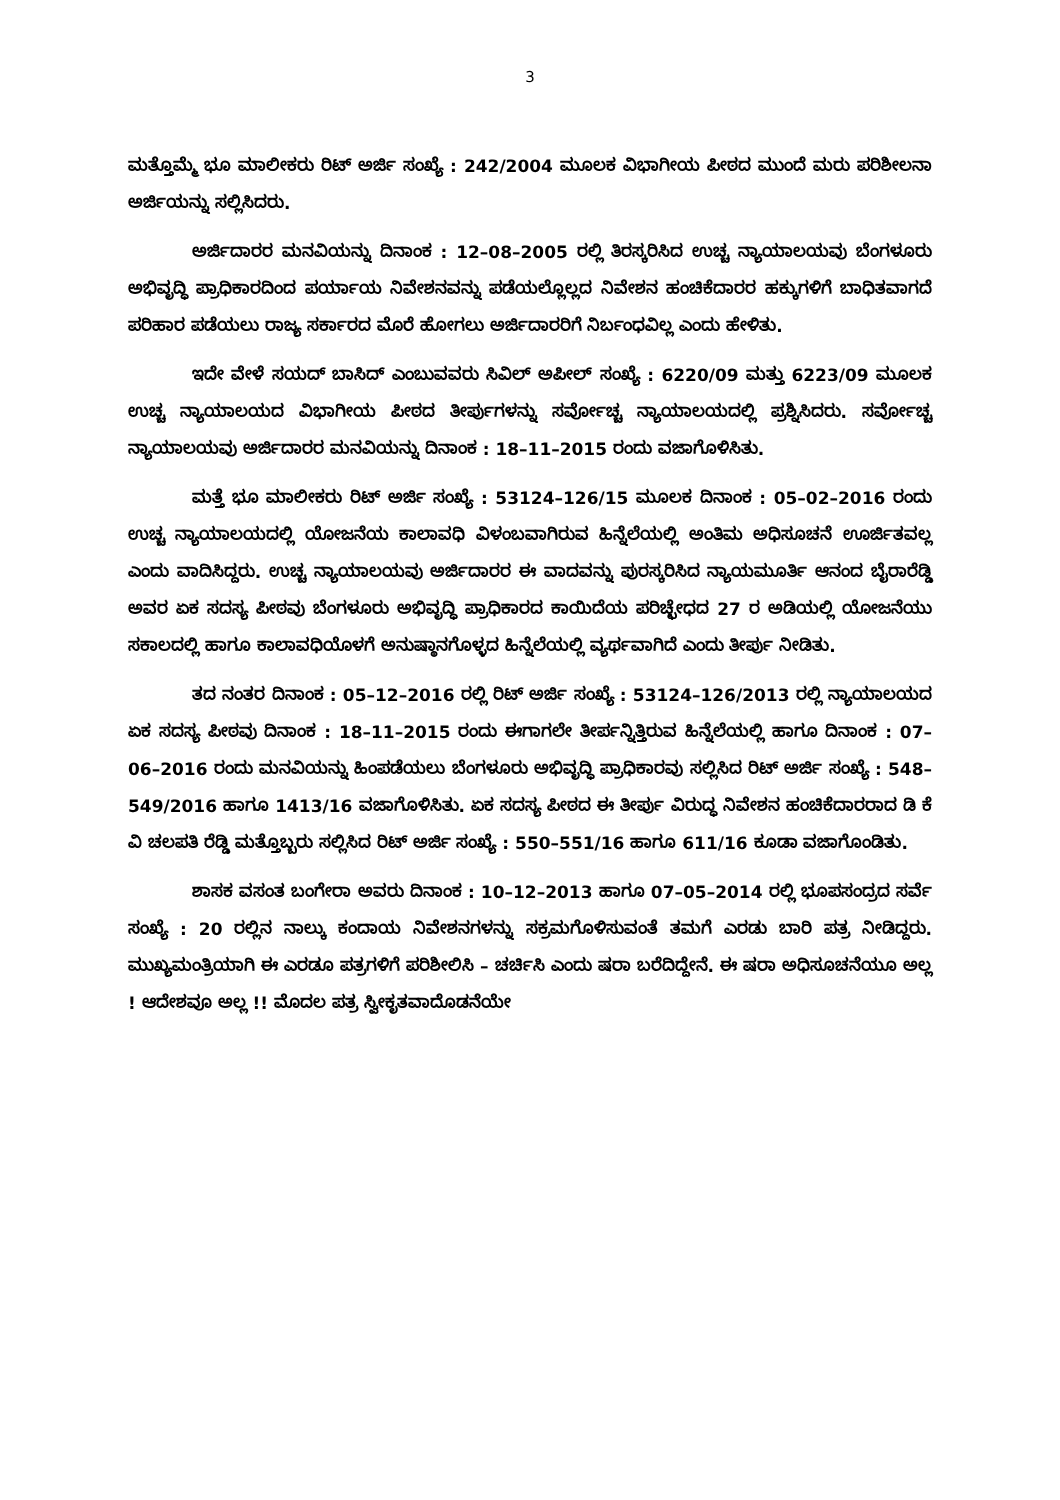3
ಮತ್ತೊಮ್ಮೆ ಭೂ ಮಾಲೀಕರು ರಿಟ್ ಅರ್ಜಿ ಸಂಖ್ಯೆ : 242/2004 ಮೂಲಕ ವಿಭಾಗೀಯ ಪೀಠದ ಮುಂದೆ ಮರು ಪರಿಶೀಲನಾ ಅರ್ಜಿಯನ್ನು ಸಲ್ಲಿಸಿದರು.
ಅರ್ಜಿದಾರರ ಮನವಿಯನ್ನು ದಿನಾಂಕ : 12–08–2005 ರಲ್ಲಿ ತಿರಸ್ಕರಿಸಿದ ಉಚ್ಚ ನ್ಯಾಯಾಲಯವು ಬೆಂಗಳೂರು ಅಭಿವೃದ್ಧಿ ಪ್ರಾಧಿಕಾರದಿಂದ ಪರ್ಯಾಯ ನಿವೇಶನವನ್ನು ಪಡೆಯಲ್ಲೊಲ್ಲದ ನಿವೇಶನ ಹಂಚಿಕೆದಾರರ ಹಕ್ಕುಗಳಿಗೆ ಬಾಧಿತವಾಗದೆ ಪರಿಹಾರ ಪಡೆಯಲು ರಾಜ್ಯ ಸರ್ಕಾರದ ಮೊರೆ ಹೋಗಲು ಅರ್ಜಿದಾರರಿಗೆ ನಿರ್ಬಂಧವಿಲ್ಲ ಎಂದು ಹೇಳಿತು.
ಇದೇ ವೇಳೆ ಸಯದ್ ಬಾಸಿದ್ ಎಂಬುವವರು ಸಿವಿಲ್ ಅಪೀಲ್ ಸಂಖ್ಯೆ : 6220/09 ಮತ್ತು 6223/09 ಮೂಲಕ ಉಚ್ಚ ನ್ಯಾಯಾಲಯದ ವಿಭಾಗೀಯ ಪೀಠದ ತೀರ್ಪುಗಳನ್ನು ಸರ್ವೋಚ್ಚ ನ್ಯಾಯಾಲಯದಲ್ಲಿ ಪ್ರಶ್ನಿಸಿದರು. ಸರ್ವೋಚ್ಚ ನ್ಯಾಯಾಲಯವು ಅರ್ಜಿದಾರರ ಮನವಿಯನ್ನು ದಿನಾಂಕ : 18–11–2015 ರಂದು ವಜಾಗೊಳಿಸಿತು.
ಮತ್ತೆ ಭೂ ಮಾಲೀಕರು ರಿಟ್ ಅರ್ಜಿ ಸಂಖ್ಯೆ : 53124–126/15 ಮೂಲಕ ದಿನಾಂಕ : 05–02–2016 ರಂದು ಉಚ್ಚ ನ್ಯಾಯಾಲಯದಲ್ಲಿ ಯೋಜನೆಯ ಕಾಲಾವಧಿ ವಿಳಂಬವಾಗಿರುವ ಹಿನ್ನೆಲೆಯಲ್ಲಿ ಅಂತಿಮ ಅಧಿಸೂಚನೆ ಊರ್ಜಿತವಲ್ಲ ಎಂದು ವಾದಿಸಿದ್ದರು. ಉಚ್ಚ ನ್ಯಾಯಾಲಯವು ಅರ್ಜಿದಾರರ ಈ ವಾದವನ್ನು ಪುರಸ್ಕರಿಸಿದ ನ್ಯಾಯಮೂರ್ತಿ ಆನಂದ ಬೈರಾರೆಡ್ಡಿ ಅವರ ಏಕ ಸದಸ್ಯ ಪೀಠವು ಬೆಂಗಳೂರು ಅಭಿವೃದ್ಧಿ ಪ್ರಾಧಿಕಾರದ ಕಾಯಿದೆಯ ಪರಿಚ್ಛೇಧದ 27 ರ ಅಡಿಯಲ್ಲಿ ಯೋಜನೆಯು ಸಕಾಲದಲ್ಲಿ ಹಾಗೂ ಕಾಲಾವಧಿಯೊಳಗೆ ಅನುಷ್ಠಾನಗೊಳ್ಳದ ಹಿನ್ನೆಲೆಯಲ್ಲಿ ವ್ಯರ್ಥವಾಗಿದೆ ಎಂದು ತೀರ್ಪು ನೀಡಿತು.
ತದ ನಂತರ ದಿನಾಂಕ : 05–12–2016 ರಲ್ಲಿ ರಿಟ್ ಅರ್ಜಿ ಸಂಖ್ಯೆ : 53124–126/2013 ರಲ್ಲಿ ನ್ಯಾಯಾಲಯದ ಏಕ ಸದಸ್ಯ ಪೀಠವು ದಿನಾಂಕ : 18–11–2015 ರಂದು ಈಗಾಗಲೇ ತೀರ್ಪನ್ನಿತ್ತಿರುವ ಹಿನ್ನೆಲೆಯಲ್ಲಿ ಹಾಗೂ ದಿನಾಂಕ : 07–06–2016 ರಂದು ಮನವಿಯನ್ನು ಹಿಂಪಡೆಯಲು ಬೆಂಗಳೂರು ಅಭಿವೃದ್ಧಿ ಪ್ರಾಧಿಕಾರವು ಸಲ್ಲಿಸಿದ ರಿಟ್ ಅರ್ಜಿ ಸಂಖ್ಯೆ : 548–549/2016 ಹಾಗೂ 1413/16 ವಜಾಗೊಳಿಸಿತು. ಏಕ ಸದಸ್ಯ ಪೀಠದ ಈ ತೀರ್ಪು ವಿರುದ್ಧ ನಿವೇಶನ ಹಂಚಿಕೆದಾರರಾದ ಡಿ ಕೆ ವಿ ಚಲಪತಿ ರೆಡ್ಡಿ ಮತ್ತೊಬ್ಬರು ಸಲ್ಲಿಸಿದ ರಿಟ್ ಅರ್ಜಿ ಸಂಖ್ಯೆ : 550–551/16 ಹಾಗೂ 611/16 ಕೂಡಾ ವಜಾಗೊಂಡಿತು.
ಶಾಸಕ ವಸಂತ ಬಂಗೇರಾ ಅವರು ದಿನಾಂಕ : 10–12–2013 ಹಾಗೂ 07–05–2014 ರಲ್ಲಿ ಭೂಪಸಂದ್ರದ ಸರ್ವೆ ಸಂಖ್ಯೆ : 20 ರಲ್ಲಿನ ನಾಲ್ಕು ಕಂದಾಯ ನಿವೇಶನಗಳನ್ನು ಸಕ್ರಮಗೊಳಿಸುವಂತೆ ತಮಗೆ ಎರಡು ಬಾರಿ ಪತ್ರ ನೀಡಿದ್ದರು. ಮುಖ್ಯಮಂತ್ರಿಯಾಗಿ ಈ ಎರಡೂ ಪತ್ರಗಳಿಗೆ ಪರಿಶೀಲಿಸಿ – ಚರ್ಚಿಸಿ ಎಂದು ಷರಾ ಬರೆದಿದ್ದೇನೆ. ಈ ಷರಾ ಅಧಿಸೂಚನೆಯೂ ಅಲ್ಲ ! ಆದೇಶವೂ ಅಲ್ಲ !! ಮೊದಲ ಪತ್ರ ಸ್ವೀಕೃತವಾದೊಡನೆಯೇ